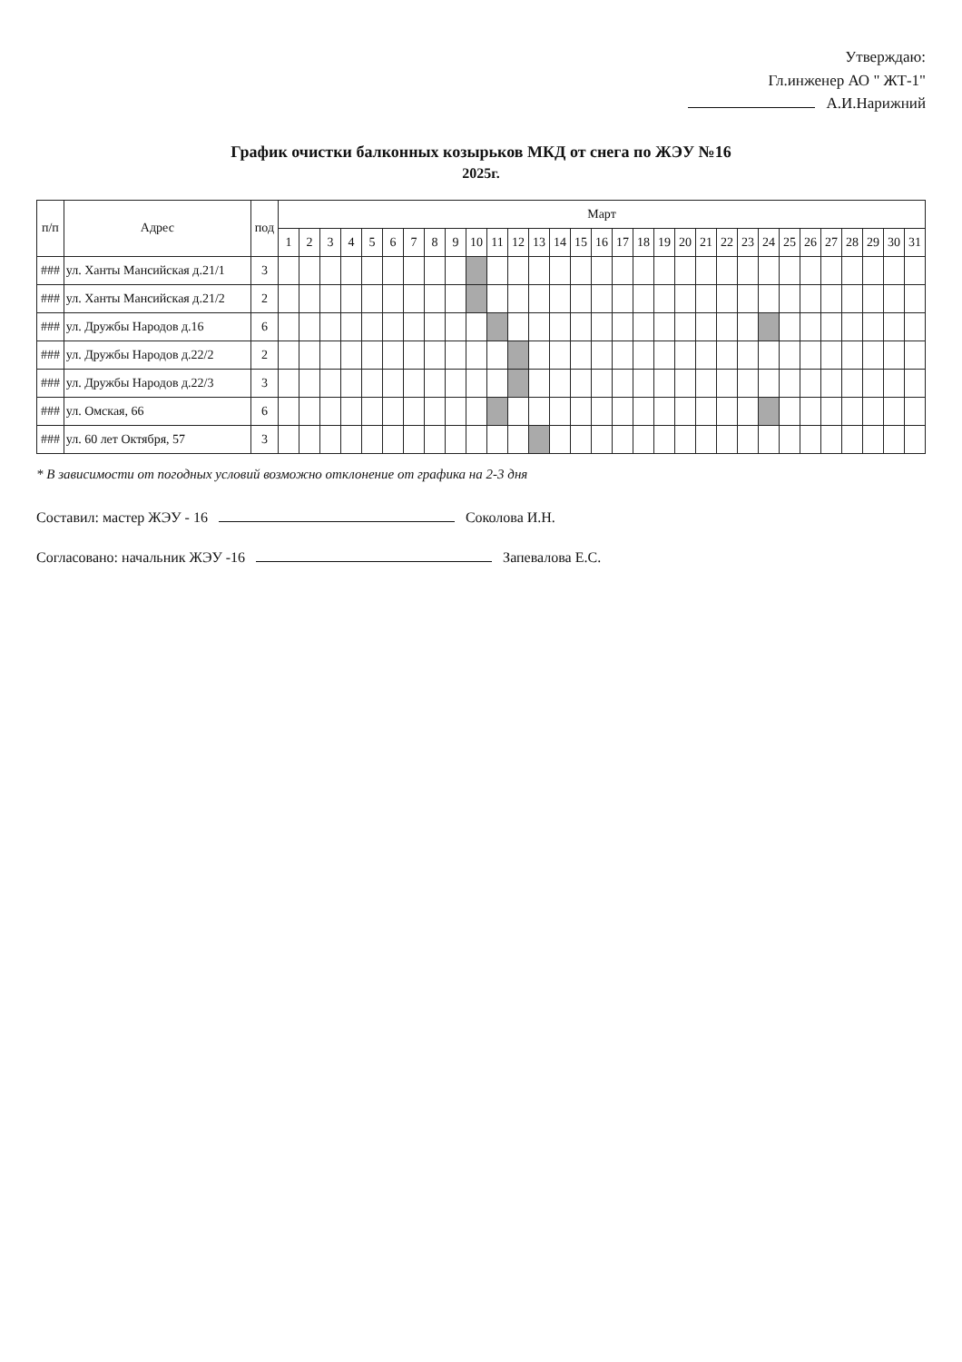Утверждаю:
Гл.инженер АО " ЖТ-1"
А.И.Нарижний
График очистки балконных козырьков МКД от снега по ЖЭУ №16
2025г.
| п/п | Адрес | под | Март | | | | | | | | | | | | | | | | | | | | | | | | | | | | | | |
| --- | --- | --- | --- | --- | --- | --- | --- | --- | --- | --- | --- | --- | --- | --- | --- | --- | --- | --- | --- | --- | --- | --- | --- | --- | --- | --- | --- | --- | --- | --- | --- | --- | --- |
| | | | 1 | 2 | 3 | 4 | 5 | 6 | 7 | 8 | 9 | 10 | 11 | 12 | 13 | 14 | 15 | 16 | 17 | 18 | 19 | 20 | 21 | 22 | 23 | 24 | 25 | 26 | 27 | 28 | 29 | 30 | 31 |
| ### | ул. Ханты Мансийская д.21/1 | 3 | | | | | | | | | | | | | | | | | | | | | | | | | | | | | | | |
| ### | ул. Ханты Мансийская д.21/2 | 2 | | | | | | | | | | | | | | | | | | | | | | | | | | | | | | | |
| ### | ул. Дружбы Народов д.16 | 6 | | | | | | | | | | | | | | | | | | | | | | | | | | | | | | | |
| ### | ул. Дружбы Народов д.22/2 | 2 | | | | | | | | | | | | | | | | | | | | | | | | | | | | | | | |
| ### | ул. Дружбы Народов д.22/3 | 3 | | | | | | | | | | | | | | | | | | | | | | | | | | | | | | | |
| ### | ул. Омская, 66 | 6 | | | | | | | | | | | | | | | | | | | | | | | | | | | | | | | |
| ### | ул. 60 лет Октября, 57 | 3 | | | | | | | | | | | | | | | | | | | | | | | | | | | | | | | |
* В зависимости от погодных условий возможно отклонение от графика на 2-3 дня
Составил: мастер ЖЭУ - 16 Соколова И.Н.
Согласовано: начальник ЖЭУ -16 Запевалова Е.С.